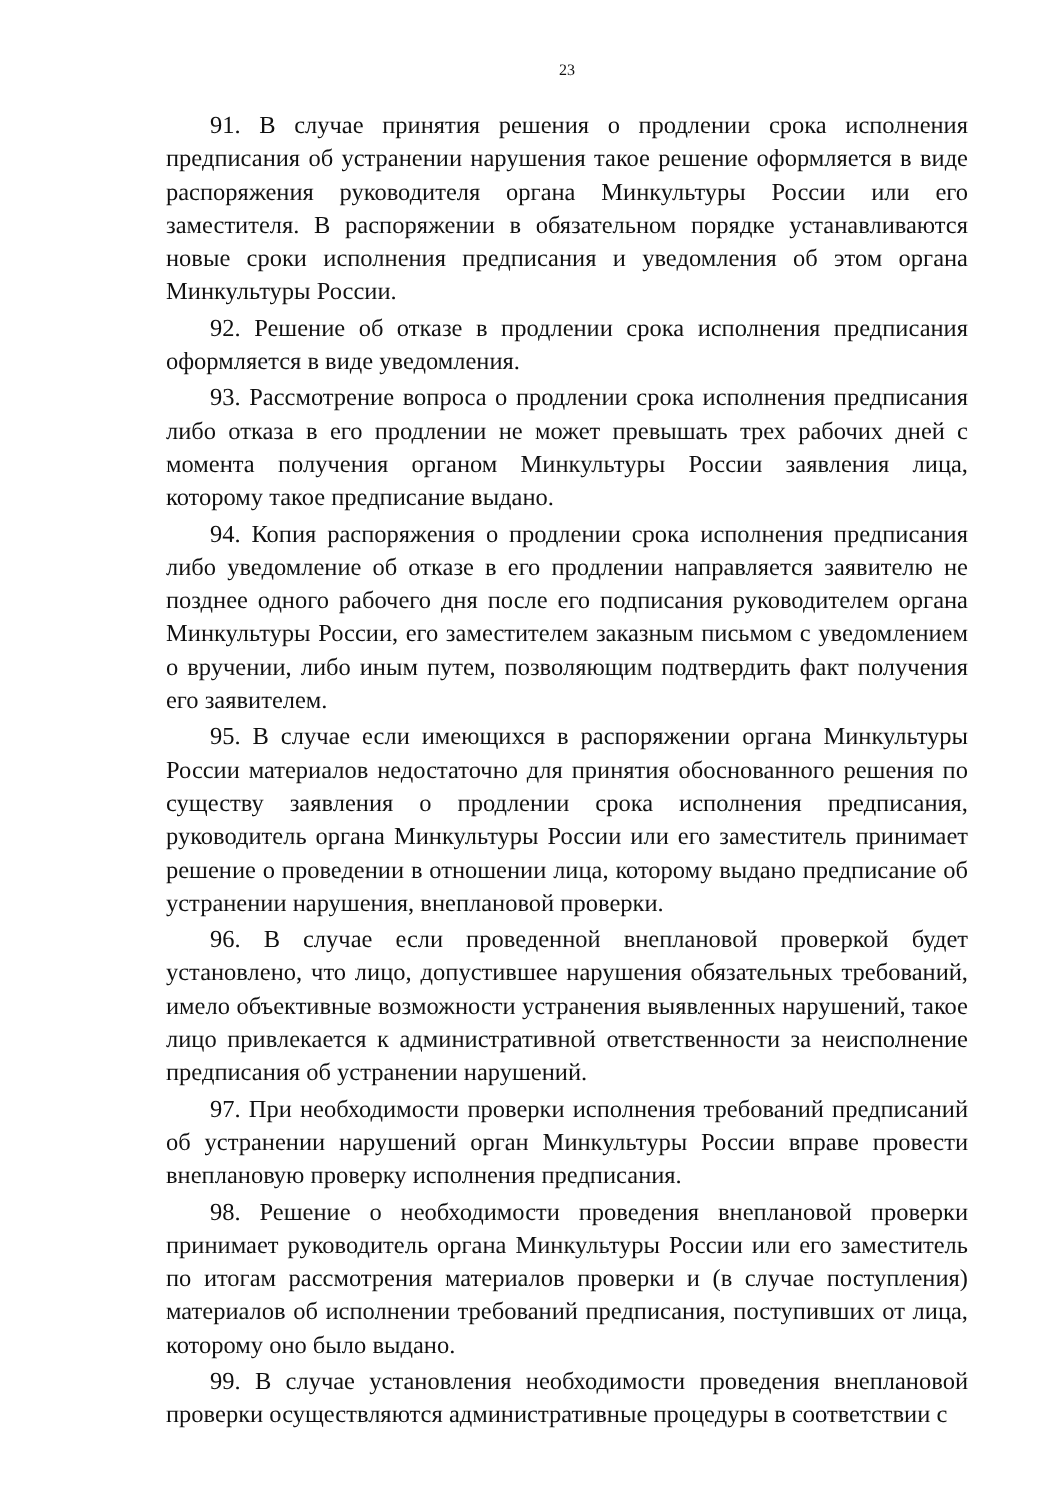23
91. В случае принятия решения о продлении срока исполнения предписания об устранении нарушения такое решение оформляется в виде распоряжения руководителя органа Минкультуры России или его заместителя. В распоряжении в обязательном порядке устанавливаются новые сроки исполнения предписания и уведомления об этом органа Минкультуры России.
92. Решение об отказе в продлении срока исполнения предписания оформляется в виде уведомления.
93. Рассмотрение вопроса о продлении срока исполнения предписания либо отказа в его продлении не может превышать трех рабочих дней с момента получения органом Минкультуры России заявления лица, которому такое предписание выдано.
94. Копия распоряжения о продлении срока исполнения предписания либо уведомление об отказе в его продлении направляется заявителю не позднее одного рабочего дня после его подписания руководителем органа Минкультуры России, его заместителем заказным письмом с уведомлением о вручении, либо иным путем, позволяющим подтвердить факт получения его заявителем.
95. В случае если имеющихся в распоряжении органа Минкультуры России материалов недостаточно для принятия обоснованного решения по существу заявления о продлении срока исполнения предписания, руководитель органа Минкультуры России или его заместитель принимает решение о проведении в отношении лица, которому выдано предписание об устранении нарушения, внеплановой проверки.
96. В случае если проведенной внеплановой проверкой будет установлено, что лицо, допустившее нарушения обязательных требований, имело объективные возможности устранения выявленных нарушений, такое лицо привлекается к административной ответственности за неисполнение предписания об устранении нарушений.
97. При необходимости проверки исполнения требований предписаний об устранении нарушений орган Минкультуры России вправе провести внеплановую проверку исполнения предписания.
98. Решение о необходимости проведения внеплановой проверки принимает руководитель органа Минкультуры России или его заместитель по итогам рассмотрения материалов проверки и (в случае поступления) материалов об исполнении требований предписания, поступивших от лица, которому оно было выдано.
99. В случае установления необходимости проведения внеплановой проверки осуществляются административные процедуры в соответствии с